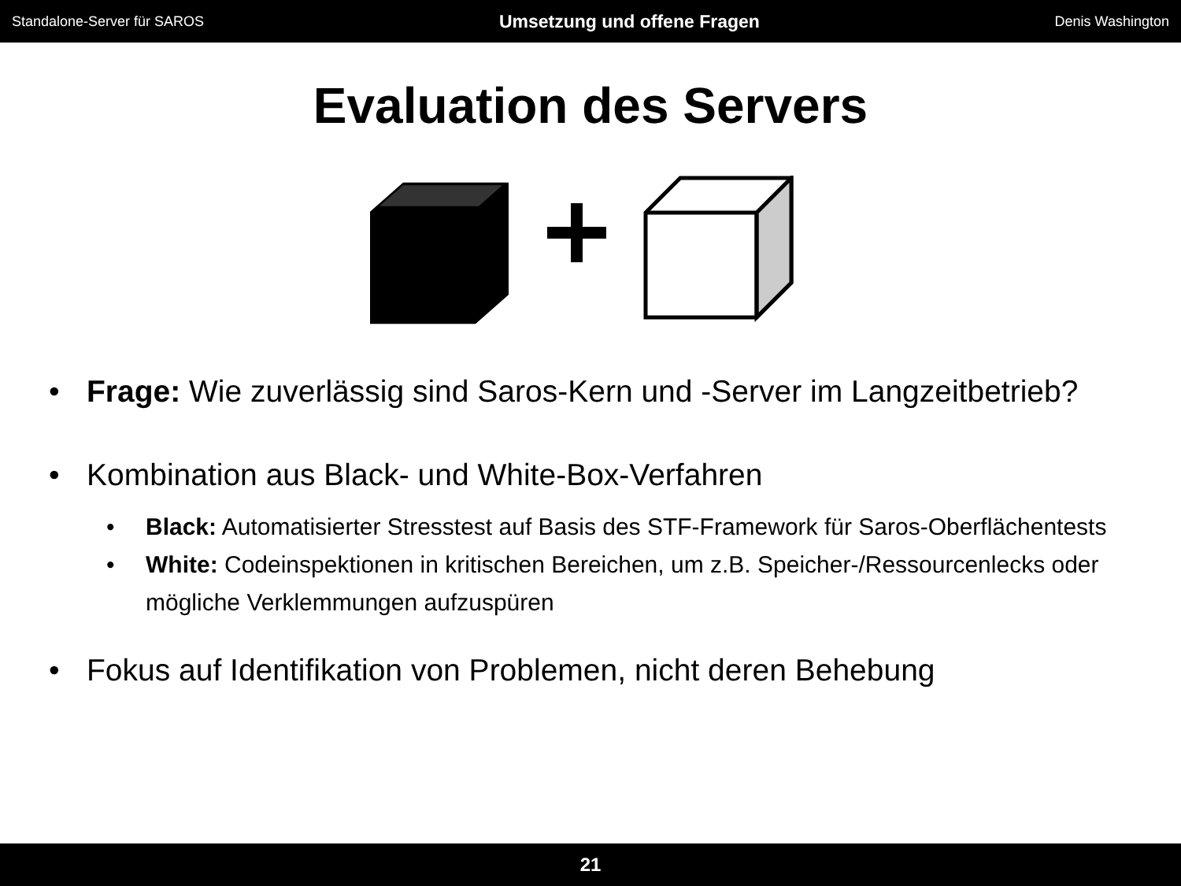Standalone-Server für SAROS Umsetzung und offene Fragen Denis Washington
Evaluation des Servers
• Frage: Wie zuverlässig sind Saros-Kern und -Server im Langzeitbetrieb?
• Kombination aus Black- und White-Box-Verfahren
• Black: Automatisierter Stresstest auf Basis des STF-Framework für Saros-Oberflächentests
• White: Codeinspektionen in kritischen Bereichen, um z.B. Speicher-/Ressourcenlecks oder mögliche Verklemmungen aufzuspüren
• Fokus auf Identifikation von Problemen, nicht deren Behebung
21